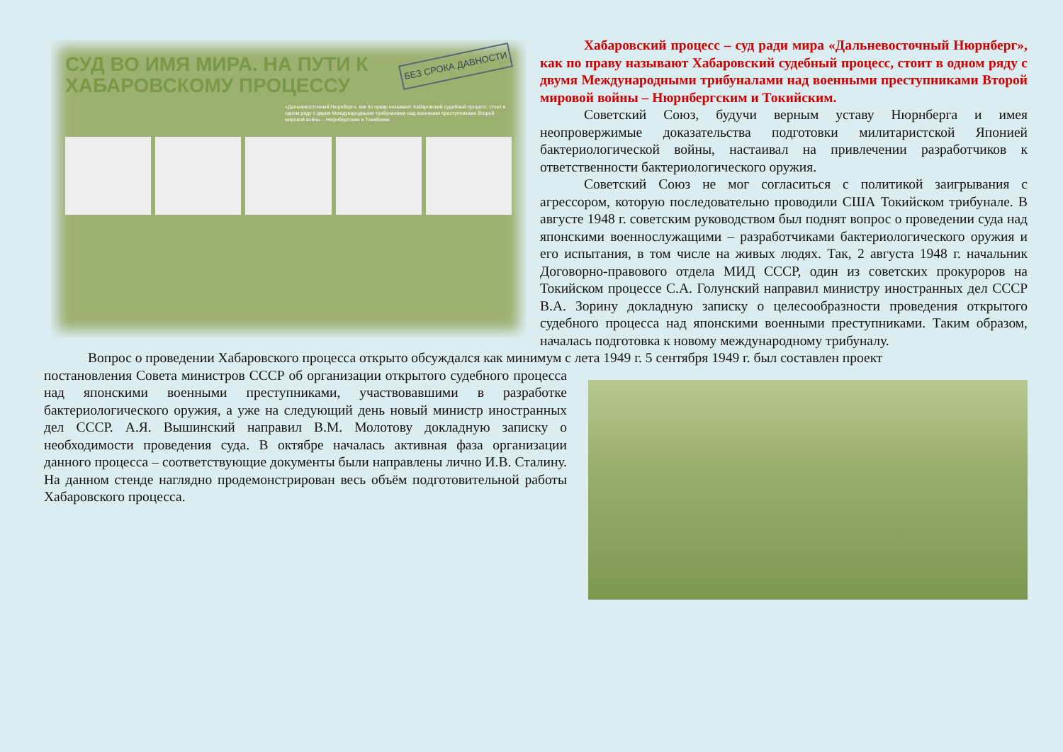БЕЗ СРОКА ДАВНОСТИ
СУД ВО ИМЯ МИРА. НА ПУТИ К ХАБАРОВСКОМУ ПРОЦЕССУ
«Дальневосточный Нюрнберг», как по праву называют Хабаровский судебный процесс, стоит в одном ряду с двумя Международными трибуналами над военными преступниками Второй мировой войны – Нюрнбергским и Токийским.
Хабаровский процесс – суд ради мира «Дальневосточный Нюрнберг», как по праву называют Хабаровский судебный процесс, стоит в одном ряду с двумя Международными трибуналами над военными преступниками Второй мировой войны – Нюрнбергским и Токийским.
Советский Союз, будучи верным уставу Нюрнберга и имея неопровержимые доказательства подготовки милитаристской Японией бактериологической войны, настаивал на привлечении разработчиков к ответственности бактериологического оружия.
Советский Союз не мог согласиться с политикой заигрывания с агрессором, которую последовательно проводили США Токийском трибунале. В августе 1948 г. советским руководством был поднят вопрос о проведении суда над японскими военнослужащими – разработчиками бактериологического оружия и его испытания, в том числе на живых людях. Так, 2 августа 1948 г. начальник Договорно-правового отдела МИД СССР, один из советских прокуроров на Токийском процессе С.А. Голунский направил министру иностранных дел СССР В.А. Зорину докладную записку о целесообразности проведения открытого судебного процесса над японскими военными преступниками. Таким образом, началась подготовка к новому международному трибуналу.
Вопрос о проведении Хабаровского процесса открыто обсуждался как минимум с лета 1949 г. 5 сентября 1949 г. был составлен проект
постановления Совета министров СССР об организации открытого судебного процесса над японскими военными преступниками, участвовавшими в разработке бактериологического оружия, а уже на следующий день новый министр иностранных дел СССР. А.Я. Вышинский направил В.М. Молотову докладную записку о необходимости проведения суда. В октябре началась активная фаза организации данного процесса – соответствующие документы были направлены лично И.В. Сталину. На данном стенде наглядно продемонстрирован весь объём подготовительной работы Хабаровского процесса.